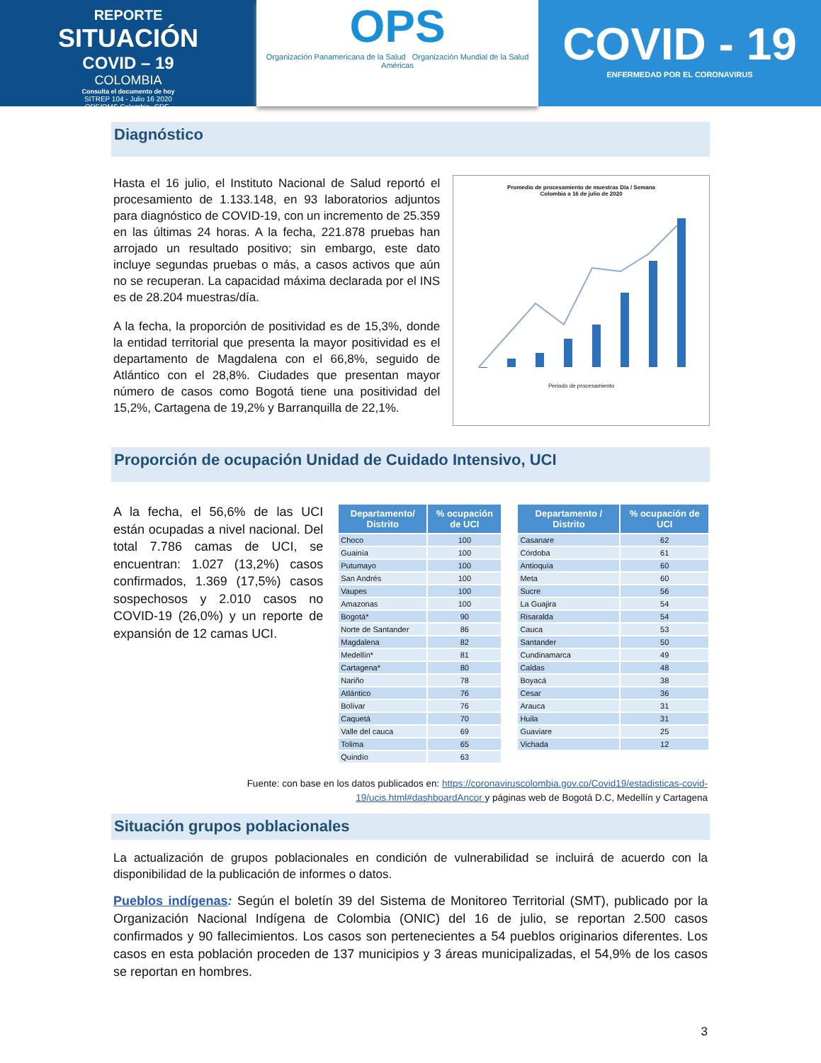REPORTE
SITUACIÓN
COVID – 19
COLOMBIA
Consulta el documento de hoy
SITREP 104 - Julio 16 2020
OPS/OMS Colombia -CDE-
OPS
Organización Panamericana de la Salud Organización Mundial de la Salud Américas
COVID - 19
ENFERMEDAD POR EL CORONAVIRUS
Diagnóstico
Hasta el 16 julio, el Instituto Nacional de Salud reportó el procesamiento de 1.133.148, en 93 laboratorios adjuntos para diagnóstico de COVID-19, con un incremento de 25.359 en las últimas 24 horas. A la fecha, 221.878 pruebas han arrojado un resultado positivo; sin embargo, este dato incluye segundas pruebas o más, a casos activos que aún no se recuperan. La capacidad máxima declarada por el INS es de 28.204 muestras/día.
A la fecha, la proporción de positividad es de 15,3%, donde la entidad territorial que presenta la mayor positividad es el departamento de Magdalena con el 66,8%, seguido de Atlántico con el 28,8%. Ciudades que presentan mayor número de casos como Bogotá tiene una positividad del 15,2%, Cartagena de 19,2% y Barranquilla de 22,1%.
Promedio de procesamiento de muestras Día / Semana
Colombia a 16 de julio de 2020
Periodo de procesamiento
Proporción de ocupación Unidad de Cuidado Intensivo, UCI
A la fecha, el 56,6% de las UCI están ocupadas a nivel nacional. Del total 7.786 camas de UCI, se encuentran: 1.027 (13,2%) casos confirmados, 1.369 (17,5%) casos sospechosos y 2.010 casos no COVID-19 (26,0%) y un reporte de expansión de 12 camas UCI.
| Departamento/ Distrito | % ocupación de UCI |
| --- | --- |
| Choco | 100 |
| Guainía | 100 |
| Putumayo | 100 |
| San Andrés | 100 |
| Vaupes | 100 |
| Amazonas | 100 |
| Bogotá* | 90 |
| Norte de Santander | 86 |
| Magdalena | 82 |
| Medellín* | 81 |
| Cartagena* | 80 |
| Nariño | 78 |
| Atlántico | 76 |
| Bolívar | 76 |
| Caquetá | 70 |
| Valle del cauca | 69 |
| Tolima | 65 |
| Quindío | 63 |
| Departamento / Distrito | % ocupación de UCI |
| --- | --- |
| Casanare | 62 |
| Córdoba | 61 |
| Antioquía | 60 |
| Meta | 60 |
| Sucre | 56 |
| La Guajira | 54 |
| Risaralda | 54 |
| Cauca | 53 |
| Santander | 50 |
| Cundinamarca | 49 |
| Caldas | 48 |
| Boyacá | 38 |
| Cesar | 36 |
| Arauca | 31 |
| Huila | 31 |
| Guaviare | 25 |
| Vichada | 12 |
Fuente: con base en los datos publicados en: https://coronaviruscolombia.gov.co/Covid19/estadisticas-covid-19/ucis.html#dashboardAncor y páginas web de Bogotá D.C, Medellín y Cartagena
Situación grupos poblacionales
La actualización de grupos poblacionales en condición de vulnerabilidad se incluirá de acuerdo con la disponibilidad de la publicación de informes o datos.
Pueblos indígenas: Según el boletín 39 del Sistema de Monitoreo Territorial (SMT), publicado por la Organización Nacional Indígena de Colombia (ONIC) del 16 de julio, se reportan 2.500 casos confirmados y 90 fallecimientos. Los casos son pertenecientes a 54 pueblos originarios diferentes. Los casos en esta población proceden de 137 municipios y 3 áreas municipalizadas, el 54,9% de los casos se reportan en hombres.
3